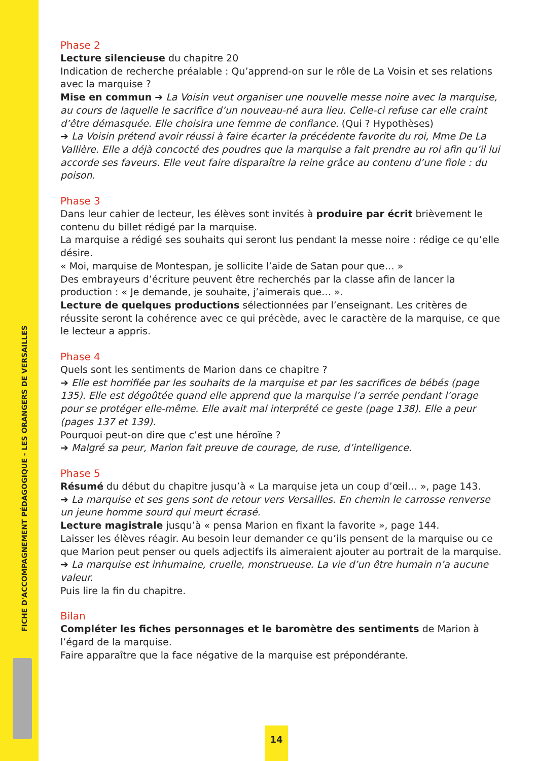FICHE D'ACCOMPAGNEMENT PÉDAGOGIQUE - LES ORANGERS DE VERSAILLES
Phase 2
Lecture silencieuse du chapitre 20
Indication de recherche préalable : Qu’apprend-on sur le rôle de La Voisin et ses relations avec la marquise ?
Mise en commun ➔ La Voisin veut organiser une nouvelle messe noire avec la marquise, au cours de laquelle le sacrifice d’un nouveau-né aura lieu. Celle-ci refuse car elle craint d’être démasquée. Elle choisira une femme de confiance. (Qui ? Hypothèses)
➔ La Voisin prétend avoir réussi à faire écarter la précédente favorite du roi, Mme De La Vallière. Elle a déjà concocté des poudres que la marquise a fait prendre au roi afin qu’il lui accorde ses faveurs. Elle veut faire disparaître la reine grâce au contenu d’une fiole : du poison.
Phase 3
Dans leur cahier de lecteur, les élèves sont invités à produire par écrit brièvement le contenu du billet rédigé par la marquise.
La marquise a rédigé ses souhaits qui seront lus pendant la messe noire : rédige ce qu’elle désire.
« Moi, marquise de Montespan, je sollicite l’aide de Satan pour que… »
Des embrayeurs d’écriture peuvent être recherchés par la classe afin de lancer la production : « Je demande, je souhaite, j’aimerais que… ».
Lecture de quelques productions sélectionnées par l’enseignant. Les critères de réussite seront la cohérence avec ce qui précède, avec le caractère de la marquise, ce que le lecteur a appris.
Phase 4
Quels sont les sentiments de Marion dans ce chapitre ?
➔ Elle est horrifiée par les souhaits de la marquise et par les sacrifices de bébés (page 135). Elle est dégoûtée quand elle apprend que la marquise l’a serrée pendant l’orage pour se protéger elle-même. Elle avait mal interprété ce geste (page 138). Elle a peur (pages 137 et 139).
Pourquoi peut-on dire que c’est une héroïne ?
➔ Malgré sa peur, Marion fait preuve de courage, de ruse, d’intelligence.
Phase 5
Résumé du début du chapitre jusqu’à « La marquise jeta un coup d’œil… », page 143.
➔ La marquise et ses gens sont de retour vers Versailles. En chemin le carrosse renverse un jeune homme sourd qui meurt écrasé.
Lecture magistrale jusqu’à « pensa Marion en fixant la favorite », page 144.
Laisser les élèves réagir. Au besoin leur demander ce qu’ils pensent de la marquise ou ce que Marion peut penser ou quels adjectifs ils aimeraient ajouter au portrait de la marquise.
➔ La marquise est inhumaine, cruelle, monstrueuse. La vie d’un être humain n’a aucune valeur.
Puis lire la fin du chapitre.
Bilan
Compléter les fiches personnages et le baromètre des sentiments de Marion à l’égard de la marquise.
Faire apparaître que la face négative de la marquise est prépondérante.
14